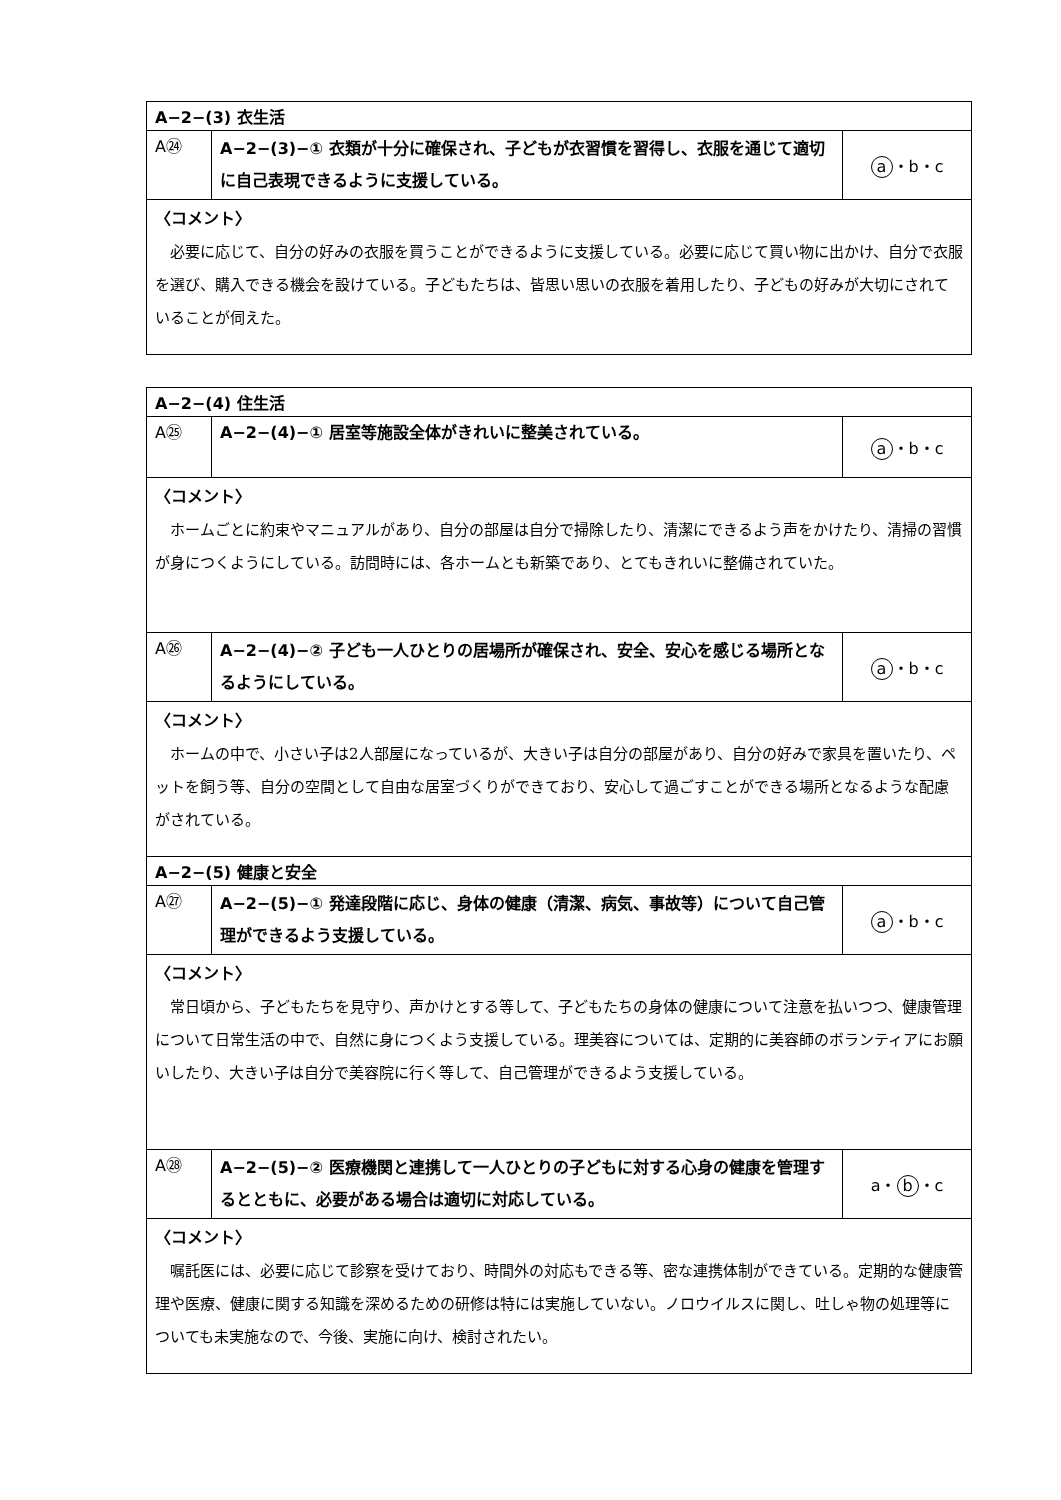| A−2−(3) 衣生活 | | |
| A㉔ | A−2−(3)−① 衣類が十分に確保され、子どもが衣習慣を習得し、衣服を通じて適切に自己表現できるように支援している。 | a ・b・c |
| 〈コメント〉 必要に応じて、自分の好みの衣服を買うことができるように支援している。必要に応じて買い物に出かけ、自分で衣服を選び、購入できる機会を設けている。子どもたちは、皆思い思いの衣服を着用したり、子どもの好みが大切にされていることが伺えた。 | | |
| A−2−(4) 住生活 | | |
| A㉕ | A−2−(4)−① 居室等施設全体がきれいに整美されている。 | a ・b・c |
| 〈コメント〉 ホームごとに約束やマニュアルがあり、自分の部屋は自分で掃除したり、清潔にできるよう声をかけたり、清掃の習慣が身につくようにしている。訪問時には、各ホームとも新築であり、とてもきれいに整備されていた。 | | |
| A㉖ | A−2−(4)−② 子ども一人ひとりの居場所が確保され、安全、安心を感じる場所となるようにしている。 | a ・b・c |
| 〈コメント〉 ホームの中で、小さい子は2人部屋になっているが、大きい子は自分の部屋があり、自分の好みで家具を置いたり、ペットを飼う等、自分の空間として自由な居室づくりができており、安心して過ごすことができる場所となるような配慮がされている。 | | |
| A−2−(5) 健康と安全 | | |
| A㉗ | A−2−(5)−① 発達段階に応じ、身体の健康（清潔、病気、事故等）について自己管理ができるよう支援している。 | a ・b・c |
| 〈コメント〉 常日頃から、子どもたちを見守り、声かけとする等して、子どもたちの身体の健康について注意を払いつつ、健康管理について日常生活の中で、自然に身につくよう支援している。理美容については、定期的に美容師のボランティアにお願いしたり、大きい子は自分で美容院に行く等して、自己管理ができるよう支援している。 | | |
| A㉘ | A−2−(5)−② 医療機関と連携して一人ひとりの子どもに対する心身の健康を管理するとともに、必要がある場合は適切に対応している。 | a・ b ・c |
| 〈コメント〉 嘱託医には、必要に応じて診察を受けており、時間外の対応もできる等、密な連携体制ができている。定期的な健康管理や医療、健康に関する知識を深めるための研修は特には実施していない。ノロウイルスに関し、吐しゃ物の処理等についても未実施なので、今後、実施に向け、検討されたい。 | | |